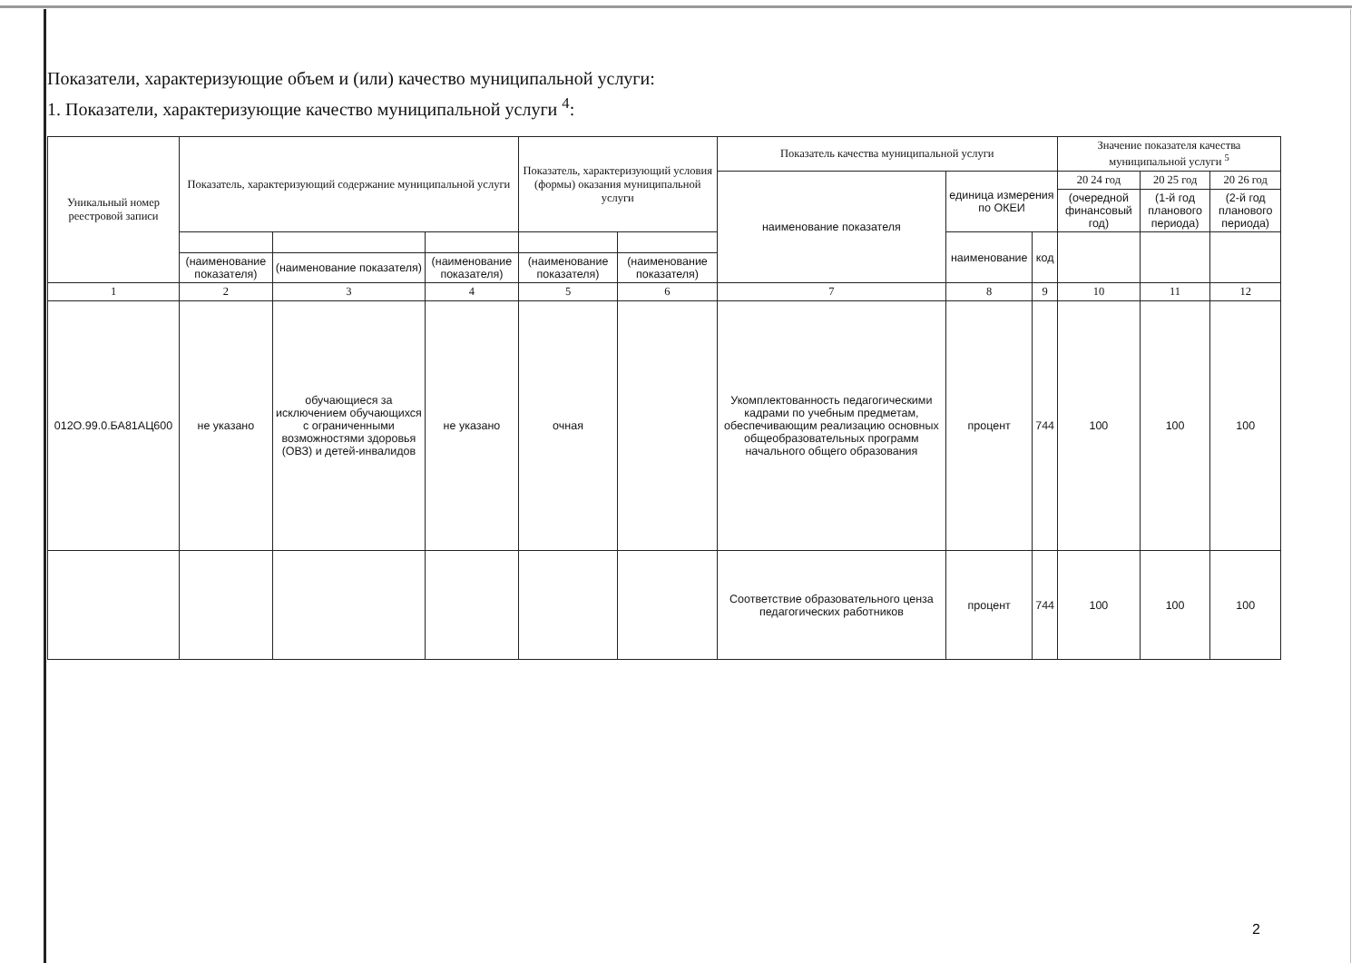Показатели, характеризующие объем и (или) качество муниципальной услуги:
1. Показатели, характеризующие качество муниципальной услуги <sup>4</sup>:
| Уникальный номер реестровой записи | Показатель, характеризующий содержание муниципальной услуги | | | Показатель, характеризующий условия (формы) оказания муниципальной услуги | | Показатель качества муниципальной услуги | | | Значение показателя качества муниципальной услуги <sup>5</sup> | | |
| --- | --- | --- | --- | --- | --- | --- | --- | --- | --- | --- | --- |
| | | | | | | наименование показателя | единица измерения по ОКЕИ | | 20 24 год | 20 25 год | 20 26 год |
| | | | | | | | | | (очередной финансовый год) | (1-й год планового периода) | (2-й год планового периода) |
| | | | | | | | наименование | код | | | |
| | (наименование показателя) | (наименование показателя) | (наименование показателя) | (наименование показателя) | (наименование показателя) | | | | | | |
| 1 | 2 | 3 | 4 | 5 | 6 | 7 | 8 | 9 | 10 | 11 | 12 |
| 012О.99.0.БА81АЦ600 | не указано | обучающиеся за исключением обучающихся с ограниченными возможностями здоровья (ОВЗ) и детей-инвалидов | не указано | очная | | Укомплектованность педагогическими кадрами по учебным предметам, обеспечивающим реализацию основных общеобразовательных программ начального общего образования | процент | 744 | 100 | 100 | 100 |
| | | | | | | Соответствие образовательного ценза педагогических работников | процент | 744 | 100 | 100 | 100 |
2